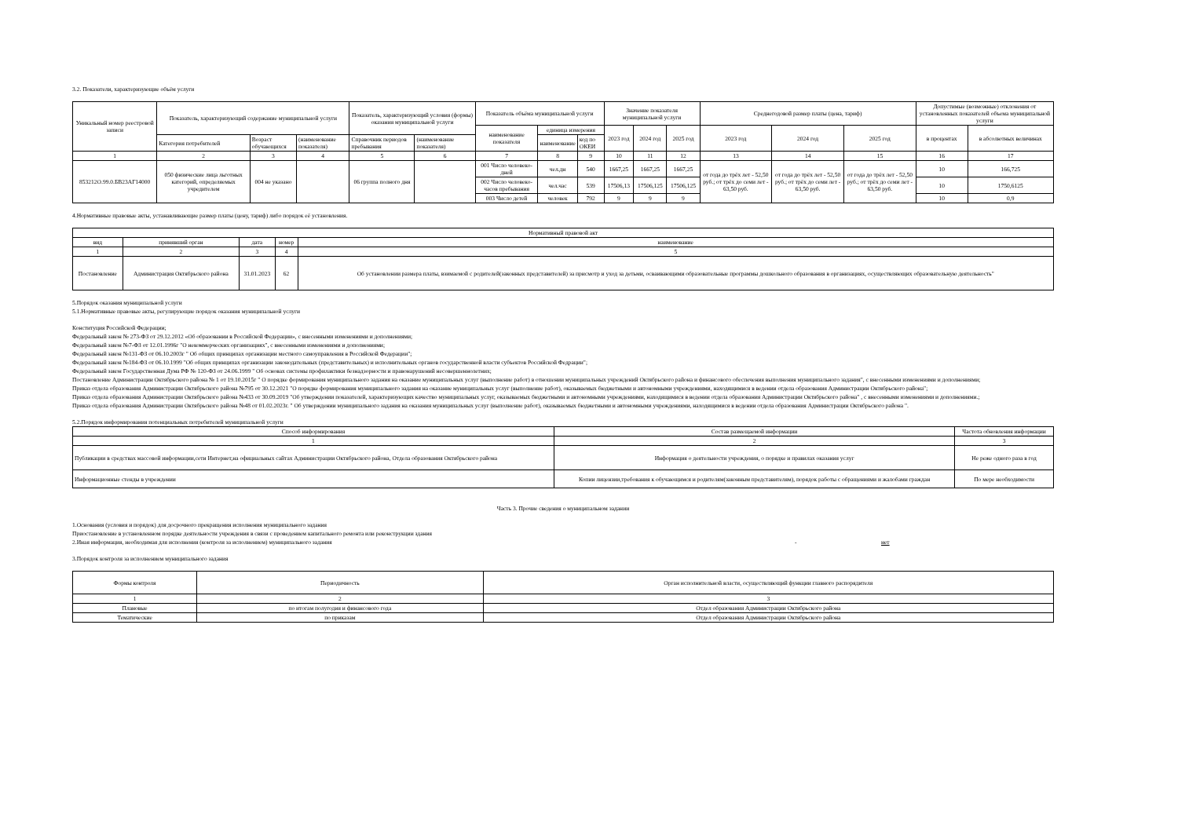3.2. Показатели, характеризующие объём услуги
| Уникальный номер реестровой записи | Показатель, характеризующий содержание муниципальной услуги | | | Показатель, характеризующий условия (формы) оказания муниципальной услуги | | Показатель объёма муниципальной услуги | | | Значение показателя муниципальной услуги | | | Среднегодовой размер платы (цена, тариф) | | | Допустимые (возможные) отклонения от установленных показателей объема муниципальной услуги | |
| --- | --- | --- | --- | --- | --- | --- | --- | --- | --- | --- | --- | --- | --- | --- | --- | --- |
| | | | | | | наименование показателя | единица измерения | | 2023 год | 2024 год | 2025 год | 2023 год | 2024 год | 2025 год | в процентах | в абсолютных величинах |
| | Категория потребителей | Возраст обучающихся | (наименование показателя) | Справочник периодов пребывания | (наименование показателя) | | наименование | код по ОКЕИ | | | | | | | | |
| 1 | 2 | 3 | 4 | 5 | 6 | 7 | 8 | 9 | 10 | 11 | 12 | 13 | 14 | 15 | 16 | 17 |
| 853212О.99.0.БВ23АГ14000 | 050 физические лица льготных категорий, определяемых учредителем | 004 не указано | | 06 группа полного дня | | 001 Число человеко-дней | чел.дн | 540 | 1667,25 | 1667,25 | 1667,25 | от года до трёх лет - 52,50 руб.; от трёх до семи лет - 63,50 руб. | от года до трёх лет - 52,50 руб.; от трёх до семи лет - 63,50 руб. | от года до трёх лет - 52,50 руб.; от трёх до семи лет - 63,50 руб. | 10 | 166,725 |
| | | | | | | 002 Число человеко-часов пребывания | чел.час | 539 | 17506,13 | 17506,125 | 17506,125 | | | | 10 | 1750,6125 |
| | | | | | | 003 Число детей | человек | 792 | 9 | 9 | 9 | | | | 10 | 0,9 |
4.Нормативные правовые акты, устанавливающие размер платы (цену, тариф) либо порядок её установления.
| Нормативный правовой акт | | | | |
| --- | --- | --- | --- | --- |
| вид | принявший орган | дата | номер | наименование |
| 1 | 2 | 3 | 4 | 5 |
| Постановление | Администрация Октябрьского района | 31.01.2023 | 62 | Об установлении размера платы, взимаемой с родителей(законных представителей) за присмотр и уход за детьми, осваивающими образовательные программы дошкольного образования в организациях, осуществляющих образовательную деятельность" |
5.Порядок оказания муниципальной услуги
5.1.Нормативные правовые акты, регулирующие порядок оказания муниципальной услуги
Конституция Российской Федерации;
Федеральный закон № 273-ФЗ от 29.12.2012 «Об образовании в Российской Федерации», с внесенными изменениями и дополнениями;
Федеральный закон №7-ФЗ от 12.01.1996г "О некоммерческих организациях", с внесенными изменениями и дополнениями;
Федеральный закон №131-ФЗ от 06.10.2003г " Об общих принципах организации местного самоуправления в Российской Федерации";
Федеральный закон №184-ФЗ от 06.10.1999 "Об общих принципах организации законодательных (представительных) и исполнительных органов государственной власти субъектов Российской Федрации";
Федеральный закон Государственная Дума РФ № 120-ФЗ от 24.06.1999 " Об основах системы профилактики безнадзорности и правонарушений несовершеннолетних;
Постановление Администрации Октябрьского района № 1 от 19.10.2015г " О порядке формирования муниципального задания на оказание муниципальных услуг (выполнение работ) в отношении муниципальных учреждений Октябрьского района и финансового обеспечения выполнения муниципального задания", с внесенными изменениями и дополнениями;
Приказ отдела образования Администрации Октябрьского района №795 от 30.12.2021 "О порядке формирования муниципального задания на оказание муниципальных услуг (выполнение работ), оказываемых бюджетными и автономными учреждениями, находящимися в ведении отдела образования Администрации Октябрьского района";
Приказ отдела образования Администрации Октябрьского района №433 от 30.09.2019 "Об утверждении показателей, характеризующих качество муниципальных услуг, оказываемых бюджетными и автономными учреждениями, находящимися в ведении отдела образования Администрации Октябрьского района" , с внесенными изменениями и дополнениями.;
Приказ отдела образования Администрации Октябрьского района №48 от 01.02.2023г. " Об утверждении муниципального задания на оказания муниципальных услуг (выполнение работ), оказываемых бюджетными и автономными учреждениями, находящимися в ведении отдела образования Администрации Октябрьского района ".
5.2.Порядок информирования потенциальных потребителей муниципальной услуги
| Способ информирования | Состав размещаемой информации | Частота обновления информации |
| --- | --- | --- |
| 1 | 2 | 3 |
| Публикации в средствах массовой информации,сети Интернет,на официальных сайтах Администрации Октябрьского района, Отдела образования Октябрьского района | Информация о деятельности учреждения, о порядке и правилах оказания услуг | Не реже одного раза в год |
| Информационные стенды в учреждении | Копии лицензии,требования к обучающимся и родителям(законным представителям), порядок работы с обращениями и жалобами граждан | По мере необходимости |
Часть 3. Прочие сведения о муниципальном задании
1.Основания (условия и порядок) для досрочного прекращения исполнения муниципального задания
Приостановление в установленном порядке деятельности учреждения в связи с проведением капитального ремонта или реконструкции здания
2.Иная информация, необходимая для исполнения (контроля за исполнением) муниципального задания - нет
3.Порядок контроля за исполнением муниципального задания
| Формы контроля | Периодичность | Орган исполнительной власти, осуществляющий функции главного распорядителя |
| --- | --- | --- |
| 1 | 2 | 3 |
| Плановые | по итогам полугодия и финансового года | Отдел образования Администрации Октябрьского района |
| Тематические | по приказам | Отдел образования Администрации Октябрьского района |